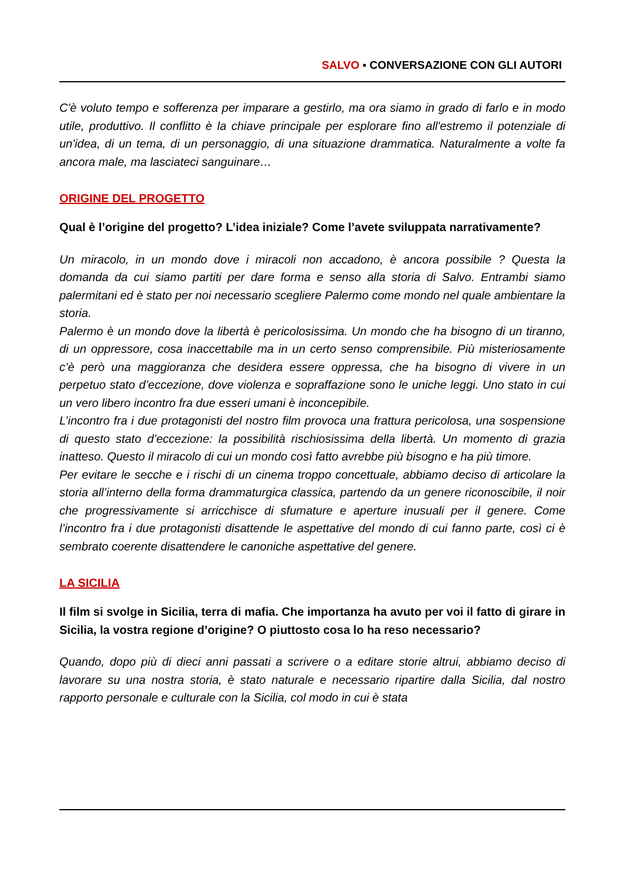SALVO ▪ CONVERSAZIONE CON GLI AUTORI
C'è voluto tempo e sofferenza per imparare a gestirlo, ma ora siamo in grado di farlo e in modo utile, produttivo. Il conflitto è la chiave principale per esplorare fino all'estremo il potenziale di un'idea, di un tema, di un personaggio, di una situazione drammatica. Naturalmente a volte fa ancora male, ma lasciateci sanguinare…
ORIGINE DEL PROGETTO
Qual è l’origine del progetto? L’idea iniziale? Come l’avete sviluppata narrativamente?
Un miracolo, in un mondo dove i miracoli non accadono, è ancora possibile ? Questa la domanda da cui siamo partiti per dare forma e senso alla storia di Salvo. Entrambi siamo palermitani ed è stato per noi necessario scegliere Palermo come mondo nel quale ambientare la storia.
Palermo è un mondo dove la libertà è pericolosissima. Un mondo che ha bisogno di un tiranno, di un oppressore, cosa inaccettabile ma in un certo senso comprensibile. Più misteriosamente c’è però una maggioranza che desidera essere oppressa, che ha bisogno di vivere in un perpetuo stato d’eccezione, dove violenza e sopraffazione sono le uniche leggi. Uno stato in cui un vero libero incontro fra due esseri umani è inconcepibile.
L’incontro fra i due protagonisti del nostro film provoca una frattura pericolosa, una sospensione di questo stato d’eccezione: la possibilità rischiosissima della libertà. Un momento di grazia inatteso. Questo il miracolo di cui un mondo così fatto avrebbe più bisogno e ha più timore.
Per evitare le secche e i rischi di un cinema troppo concettuale, abbiamo deciso di articolare la storia all’interno della forma drammaturgica classica, partendo da un genere riconoscibile, il noir che progressivamente si arricchisce di sfumature e aperture inusuali per il genere. Come l’incontro fra i due protagonisti disattende le aspettative del mondo di cui fanno parte, così ci è sembrato coerente disattendere le canoniche aspettative del genere.
LA SICILIA
Il film si svolge in Sicilia, terra di mafia. Che importanza ha avuto per voi il fatto di girare in Sicilia, la vostra regione d’origine? O piuttosto cosa lo ha reso necessario?
Quando, dopo più di dieci anni passati a scrivere o a editare storie altrui, abbiamo deciso di lavorare su una nostra storia, è stato naturale e necessario ripartire dalla Sicilia, dal nostro rapporto personale e culturale con la Sicilia, col modo in cui è stata